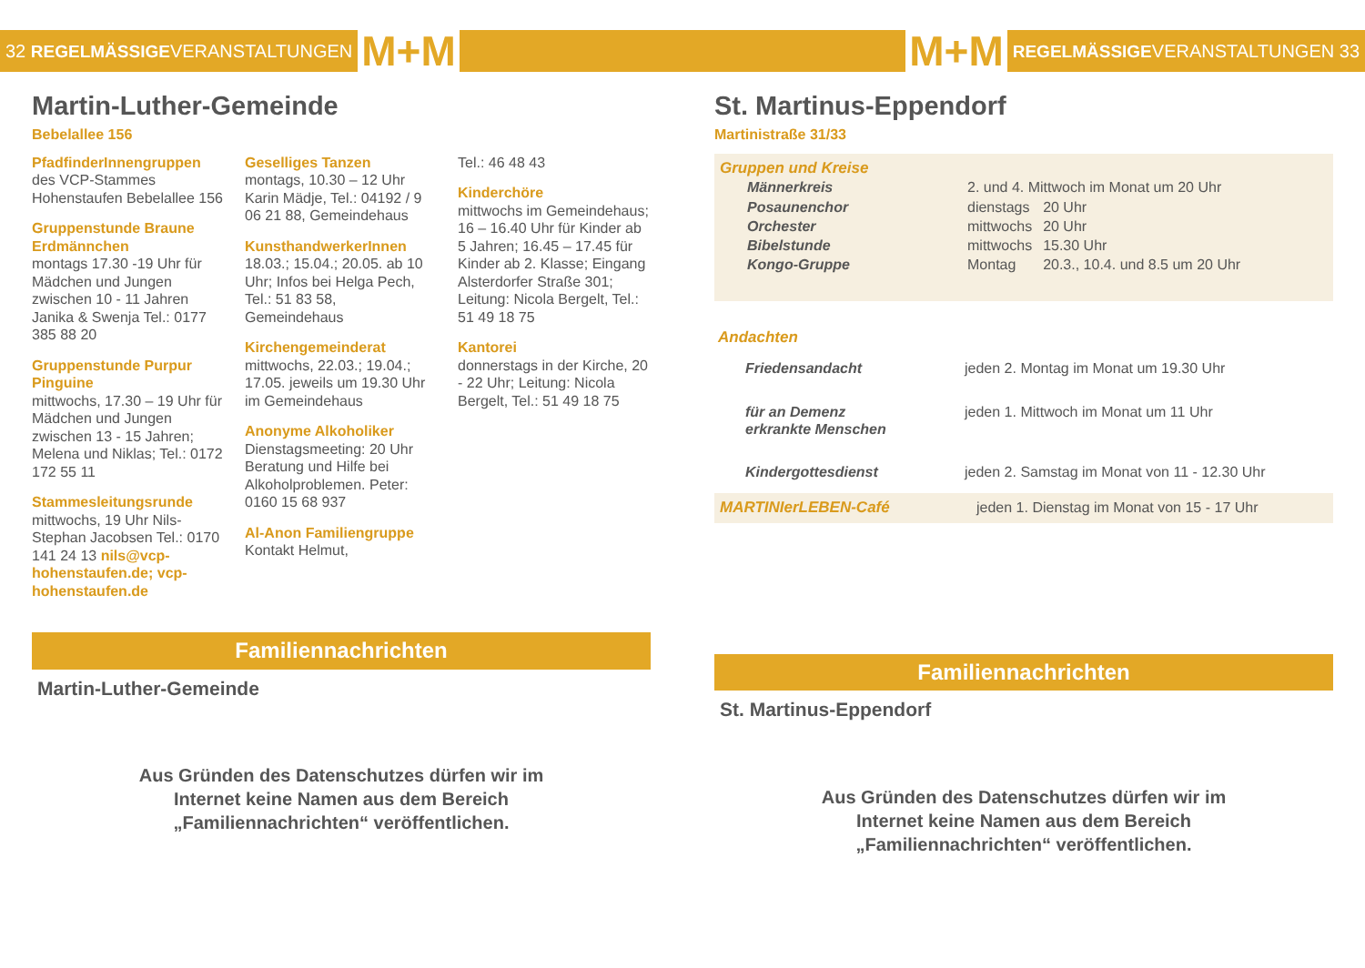32 REGELMÄSSIGEVERANSTALTUNGEN M+M
Martin-Luther-Gemeinde
Bebelallee 156
PfadfinderInnengruppen
des VCP-Stammes Hohenstaufen Bebelallee 156
Gruppenstunde Braune Erdmännchen
montags 17.30 -19 Uhr für Mädchen und Jungen zwischen 10 - 11 Jahren Janika & Swenja Tel.: 0177 385 88 20
Gruppenstunde Purpur Pinguine
mittwochs, 17.30 – 19 Uhr für Mädchen und Jungen zwischen 13 - 15 Jahren; Melena und Niklas; Tel.: 0172 172 55 11
Stammesleitungsrunde
mittwochs, 19 Uhr Nils-Stephan Jacobsen Tel.: 0170 141 24 13 nils@vcp-hohenstaufen.de; vcp-hohenstaufen.de
Geselliges Tanzen
montags, 10.30 – 12 Uhr Karin Mädje, Tel.: 04192 / 9 06 21 88, Gemeindehaus
KunsthandwerkerInnen
18.03.; 15.04.; 20.05. ab 10 Uhr; Infos bei Helga Pech, Tel.: 51 83 58, Gemeindehaus
Kirchengemeinderat
mittwochs, 22.03.; 19.04.; 17.05. jeweils um 19.30 Uhr im Gemeindehaus
Anonyme Alkoholiker
Dienstagsmeeting: 20 Uhr Beratung und Hilfe bei Alkoholproblemen. Peter: 0160 15 68 937
Al-Anon Familiengruppe
Kontakt Helmut,
Tel.: 46 48 43
Kinderchöre
mittwochs im Gemeindehaus; 16 – 16.40 Uhr für Kinder ab 5 Jahren; 16.45 – 17.45 für Kinder ab 2. Klasse; Eingang Alsterdorfer Straße 301; Leitung: Nicola Bergelt, Tel.: 51 49 18 75
Kantorei
donnerstags in der Kirche, 20 - 22 Uhr; Leitung: Nicola Bergelt, Tel.: 51 49 18 75
Familiennachrichten
Martin-Luther-Gemeinde
Aus Gründen des Datenschutzes dürfen wir im
Internet keine Namen aus dem Bereich
„Familiennachrichten“ veröffentlichen.
M+M REGELMÄSSIGEVERANSTALTUNGEN 33
St. Martinus-Eppendorf
Martinistraße 31/33
Gruppen und Kreise
| Männerkreis | 2. und 4. Mittwoch im Monat um 20 Uhr | |
| Posaunenchor | dienstags | 20 Uhr |
| Orchester | mittwochs | 20 Uhr |
| Bibelstunde | mittwochs | 15.30 Uhr |
| Kongo-Gruppe | Montag | 20.3., 10.4. und 8.5 um 20 Uhr |
Andachten
| Friedensandacht | jeden 2. Montag im Monat um 19.30 Uhr |
| für an Demenz erkrankte Menschen | jeden 1. Mittwoch im Monat um 11 Uhr |
| Kindergottesdienst | jeden 2. Samstag im Monat von 11 - 12.30 Uhr |
MARTINIerLEBEN-Café jeden 1. Dienstag im Monat von 15 - 17 Uhr
Familiennachrichten
St. Martinus-Eppendorf
Aus Gründen des Datenschutzes dürfen wir im
Internet keine Namen aus dem Bereich
„Familiennachrichten“ veröffentlichen.